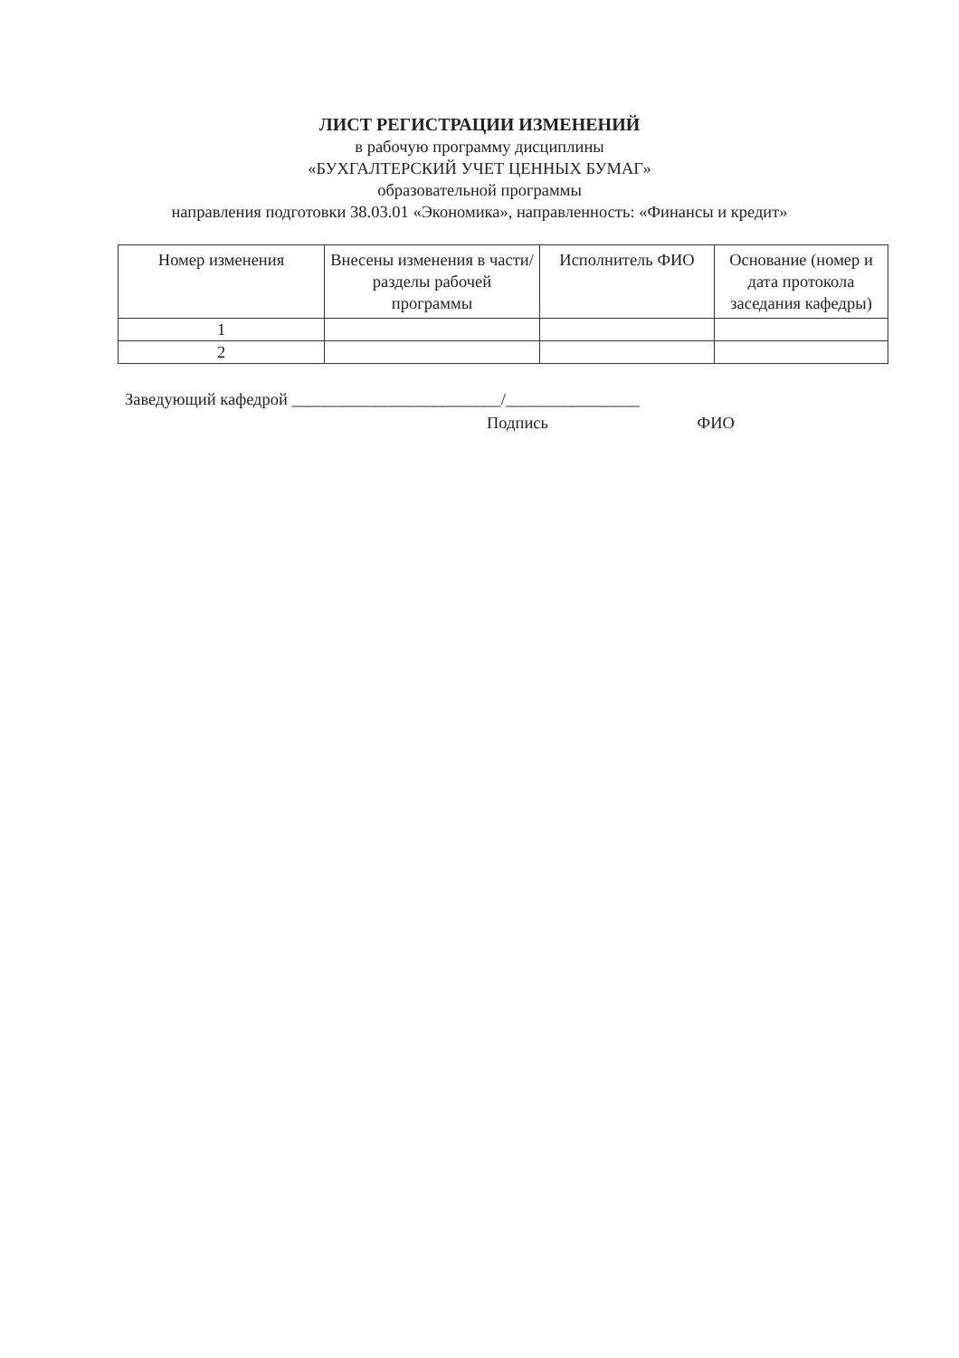ЛИСТ РЕГИСТРАЦИИ ИЗМЕНЕНИЙ
в рабочую программу дисциплины
«БУХГАЛТЕРСКИЙ УЧЕТ ЦЕННЫХ БУМАГ»
образовательной программы
направления подготовки 38.03.01 «Экономика», направленность: «Финансы и кредит»
| Номер изменения | Внесены изменения в части/разделы рабочей программы | Исполнитель ФИО | Основание (номер и дата протокола заседания кафедры) |
| --- | --- | --- | --- |
| 1 | | | |
| 2 | | | |
Заведующий кафедрой _________________________/________________
Подпись ФИО